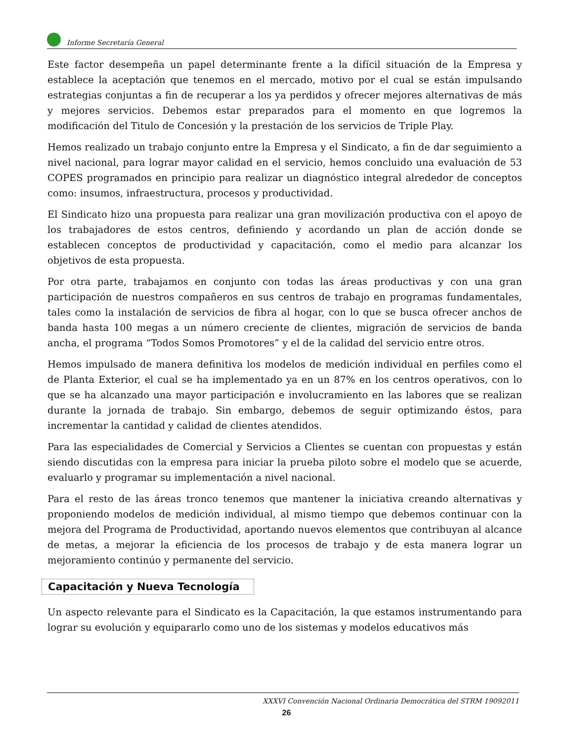Informe Secretaría General
Este factor desempeña un papel determinante frente a la difícil situación de la Empresa y establece la aceptación que tenemos en el mercado, motivo por el cual se están impulsando estrategias conjuntas a fin de recuperar a los ya perdidos y ofrecer mejores alternativas de más y mejores servicios. Debemos estar preparados para el momento en que logremos la modificación del Titulo de Concesión y la prestación de los servicios de Triple Play.
Hemos realizado un trabajo conjunto entre la Empresa y el Sindicato, a fin de dar seguimiento a nivel nacional, para lograr mayor calidad en el servicio, hemos concluido una evaluación de 53 COPES programados en principio para realizar un diagnóstico integral alrededor de conceptos como: insumos, infraestructura, procesos y productividad.
El Sindicato hizo una propuesta para realizar una gran movilización productiva con el apoyo de los trabajadores de estos centros, definiendo y acordando un plan de acción donde se establecen conceptos de productividad y capacitación, como el medio para alcanzar los objetivos de esta propuesta.
Por otra parte, trabajamos en conjunto con todas las áreas productivas y con una gran participación de nuestros compañeros en sus centros de trabajo en programas fundamentales, tales como la instalación de servicios de fibra al hogar, con lo que se busca ofrecer anchos de banda hasta 100 megas a un número creciente de clientes, migración de servicios de banda ancha, el programa “Todos Somos Promotores” y el de la calidad del servicio entre otros.
Hemos impulsado de manera definitiva los modelos de medición individual en perfiles como el de Planta Exterior, el cual se ha implementado ya en un 87% en los centros operativos, con lo que se ha alcanzado una mayor participación e involucramiento en las labores que se realizan durante la jornada de trabajo. Sin embargo, debemos de seguir optimizando éstos, para incrementar la cantidad y calidad de clientes atendidos.
Para las especialidades de Comercial y Servicios a Clientes se cuentan con propuestas y están siendo discutidas con la empresa para iniciar la prueba piloto sobre el modelo que se acuerde, evaluarlo y programar su implementación a nivel nacional.
Para el resto de las áreas tronco tenemos que mantener la iniciativa creando alternativas y proponiendo modelos de medición individual, al mismo tiempo que debemos continuar con la mejora del Programa de Productividad, aportando nuevos elementos que contribuyan al alcance de metas, a mejorar la eficiencia de los procesos de trabajo y de esta manera lograr un mejoramiento continúo y permanente del servicio.
Capacitación y Nueva Tecnología
Un aspecto relevante para el Sindicato es la Capacitación, la que estamos instrumentando para lograr su evolución y equipararlo como uno de los sistemas y modelos educativos más
XXXVI Convención Nacional Ordinaria Democrática del STRM 19092011
26